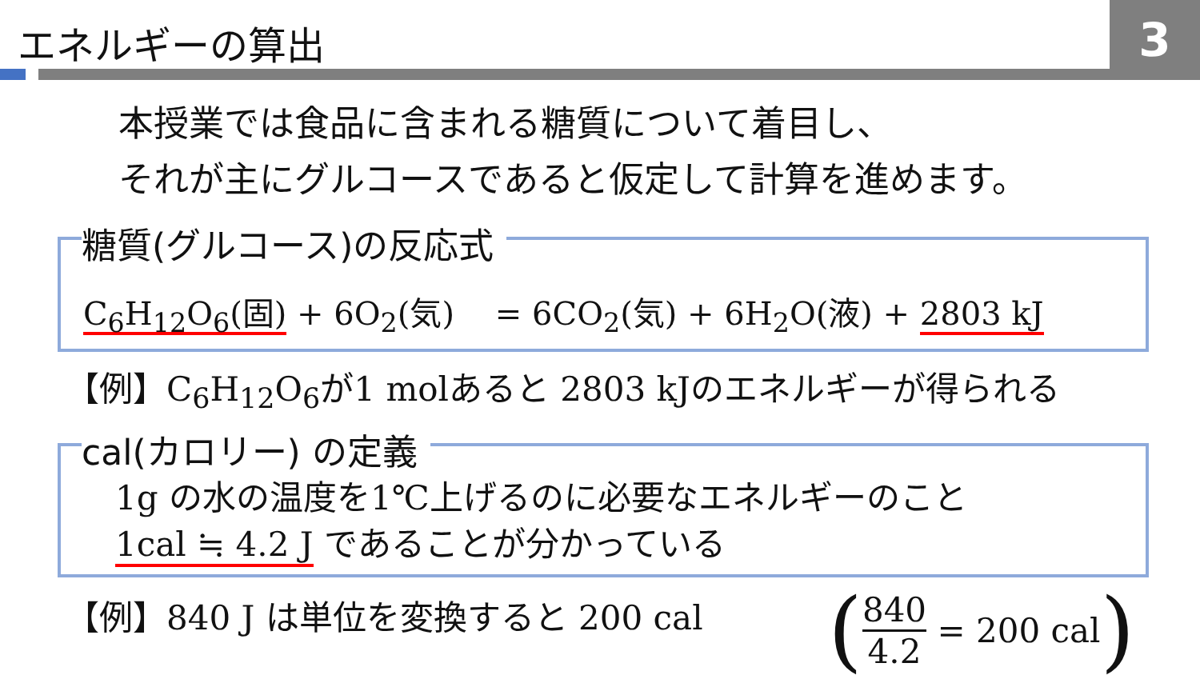エネルギーの算出 3
本授業では食品に含まれる糖質について着目し、
それが主にグルコースであると仮定して計算を進めます。
糖質(グルコース)の反応式
C<sub>6</sub>H<sub>12</sub>O<sub>6</sub>(固) + 6O<sub>2</sub>(気) = 6CO<sub>2</sub>(気) + 6H<sub>2</sub>O(液) + 2803 kJ
【例】C<sub>6</sub>H<sub>12</sub>O<sub>6</sub>が1 molあると 2803 kJのエネルギーが得られる
cal(カロリー) の定義
1g の水の温度を1℃上げるのに必要なエネルギーのこと
1cal ≒ 4.2 J であることが分かっている
【例】840 J は単位を変換すると 200 cal
(840 4.2 = 200 cal)